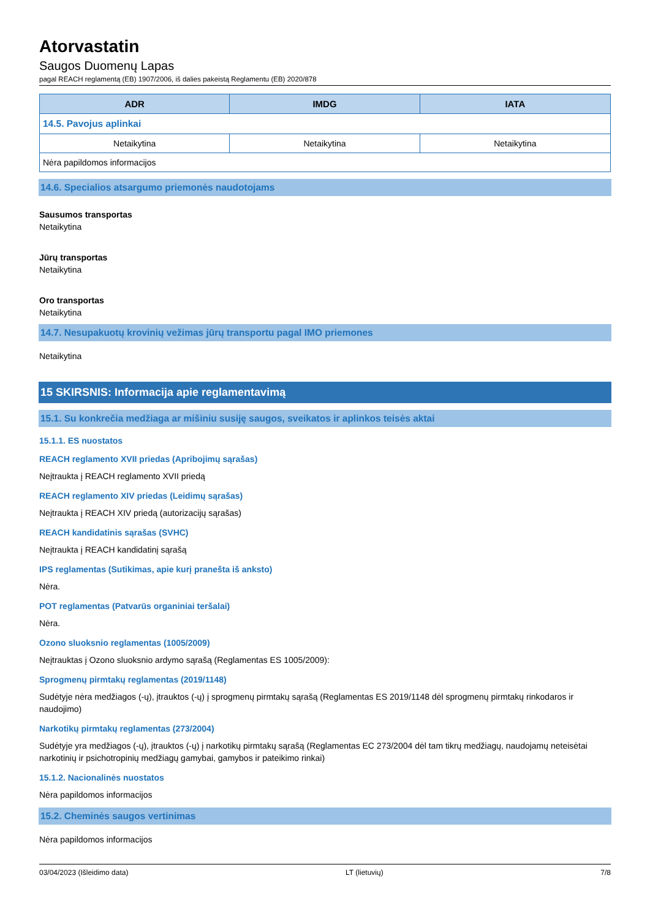Atorvastatin
Saugos Duomenų Lapas
pagal REACH reglamentą (EB) 1907/2006, iš dalies pakeistą Reglamentu (EB) 2020/878
| ADR | IMDG | IATA |
| --- | --- | --- |
| 14.5. Pavojus aplinkai | | |
| Netaikytina | Netaikytina | Netaikytina |
| Nėra papildomos informacijos | | |
14.6. Specialios atsargumo priemonės naudotojams
Sausumos transportas
Netaikytina
Jūrų transportas
Netaikytina
Oro transportas
Netaikytina
14.7. Nesupakuotų krovinių vežimas jūrų transportu pagal IMO priemones
Netaikytina
15 SKIRSNIS: Informacija apie reglamentavimą
15.1. Su konkrečia medžiaga ar mišiniu susiję saugos, sveikatos ir aplinkos teisės aktai
15.1.1. ES nuostatos
REACH reglamento XVII priedas (Apribojimų sąrašas)
Neįtraukta į REACH reglamento XVII priedą
REACH reglamento XIV priedas (Leidimų sąrašas)
Neįtraukta į REACH XIV priedą (autorizacijų sąrašas)
REACH kandidatinis sąrašas (SVHC)
Neįtraukta į REACH kandidatinį sąrašą
IPS reglamentas (Sutikimas, apie kurį pranešta iš anksto)
Nėra.
POT reglamentas (Patvarūs organiniai teršalai)
Nėra.
Ozono sluoksnio reglamentas (1005/2009)
Neįtrauktas į Ozono sluoksnio ardymo sąrašą (Reglamentas ES 1005/2009):
Sprogmenų pirmtakų reglamentas (2019/1148)
Sudėtyje nėra medžiagos (-ų), įtrauktos (-ų) į sprogmenų pirmtakų sąrašą (Reglamentas ES 2019/1148 dėl sprogmenų pirmtakų rinkodaros ir naudojimo)
Narkotikų pirmtakų reglamentas (273/2004)
Sudėtyje yra medžiagos (-ų), įtrauktos (-ų) į narkotikų pirmtakų sąrašą (Reglamentas EC 273/2004 dėl tam tikrų medžiagų, naudojamų neteisėtai narkotinių ir psichotropinių medžiagų gamybai, gamybos ir pateikimo rinkai)
15.1.2. Nacionalinės nuostatos
Nėra papildomos informacijos
15.2. Cheminės saugos vertinimas
Nėra papildomos informacijos
03/04/2023 (Išleidimo data) LT (lietuvių) 7/8